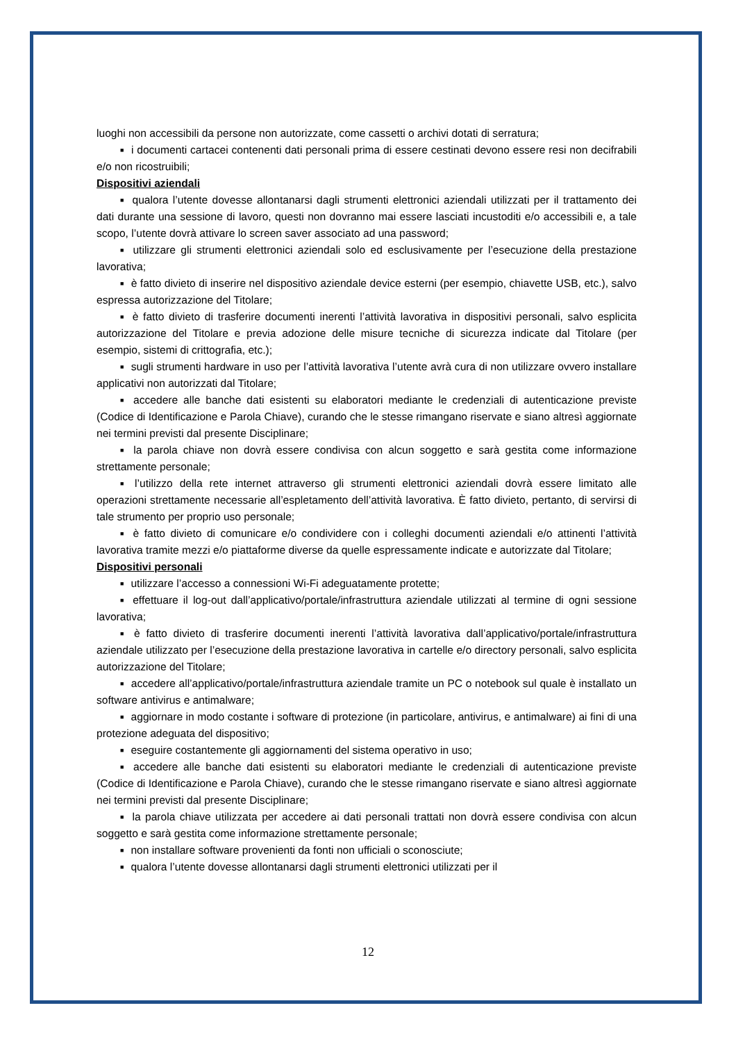luoghi non accessibili da persone non autorizzate, come cassetti o archivi dotati di serratura;
■ i documenti cartacei contenenti dati personali prima di essere cestinati devono essere resi non decifrabili e/o non ricostruibili;
Dispositivi aziendali
■ qualora l’utente dovesse allontanarsi dagli strumenti elettronici aziendali utilizzati per il trattamento dei dati durante una sessione di lavoro, questi non dovranno mai essere lasciati incustoditi e/o accessibili e, a tale scopo, l’utente dovrà attivare lo screen saver associato ad una password;
■ utilizzare gli strumenti elettronici aziendali solo ed esclusivamente per l’esecuzione della prestazione lavorativa;
■ è fatto divieto di inserire nel dispositivo aziendale device esterni (per esempio, chiavette USB, etc.), salvo espressa autorizzazione del Titolare;
■ è fatto divieto di trasferire documenti inerenti l’attività lavorativa in dispositivi personali, salvo esplicita autorizzazione del Titolare e previa adozione delle misure tecniche di sicurezza indicate dal Titolare (per esempio, sistemi di crittografia, etc.);
■ sugli strumenti hardware in uso per l’attività lavorativa l’utente avrà cura di non utilizzare ovvero installare applicativi non autorizzati dal Titolare;
■ accedere alle banche dati esistenti su elaboratori mediante le credenziali di autenticazione previste (Codice di Identificazione e Parola Chiave), curando che le stesse rimangano riservate e siano altresì aggiornate nei termini previsti dal presente Disciplinare;
■ la parola chiave non dovrà essere condivisa con alcun soggetto e sarà gestita come informazione strettamente personale;
■ l’utilizzo della rete internet attraverso gli strumenti elettronici aziendali dovrà essere limitato alle operazioni strettamente necessarie all’espletamento dell’attività lavorativa. È fatto divieto, pertanto, di servirsi di tale strumento per proprio uso personale;
■ è fatto divieto di comunicare e/o condividere con i colleghi documenti aziendali e/o attinenti l’attività lavorativa tramite mezzi e/o piattaforme diverse da quelle espressamente indicate e autorizzate dal Titolare;
Dispositivi personali
■ utilizzare l’accesso a connessioni Wi-Fi adeguatamente protette;
■ effettuare il log-out dall’applicativo/portale/infrastruttura aziendale utilizzati al termine di ogni sessione lavorativa;
■ è fatto divieto di trasferire documenti inerenti l’attività lavorativa dall’applicativo/portale/infrastruttura aziendale utilizzato per l’esecuzione della prestazione lavorativa in cartelle e/o directory personali, salvo esplicita autorizzazione del Titolare;
■ accedere all’applicativo/portale/infrastruttura aziendale tramite un PC o notebook sul quale è installato un software antivirus e antimalware;
■ aggiornare in modo costante i software di protezione (in particolare, antivirus, e antimalware) ai fini di una protezione adeguata del dispositivo;
■ eseguire costantemente gli aggiornamenti del sistema operativo in uso;
■ accedere alle banche dati esistenti su elaboratori mediante le credenziali di autenticazione previste (Codice di Identificazione e Parola Chiave), curando che le stesse rimangano riservate e siano altresì aggiornate nei termini previsti dal presente Disciplinare;
■ la parola chiave utilizzata per accedere ai dati personali trattati non dovrà essere condivisa con alcun soggetto e sarà gestita come informazione strettamente personale;
■ non installare software provenienti da fonti non ufficiali o sconosciute;
■ qualora l’utente dovesse allontanarsi dagli strumenti elettronici utilizzati per il
12